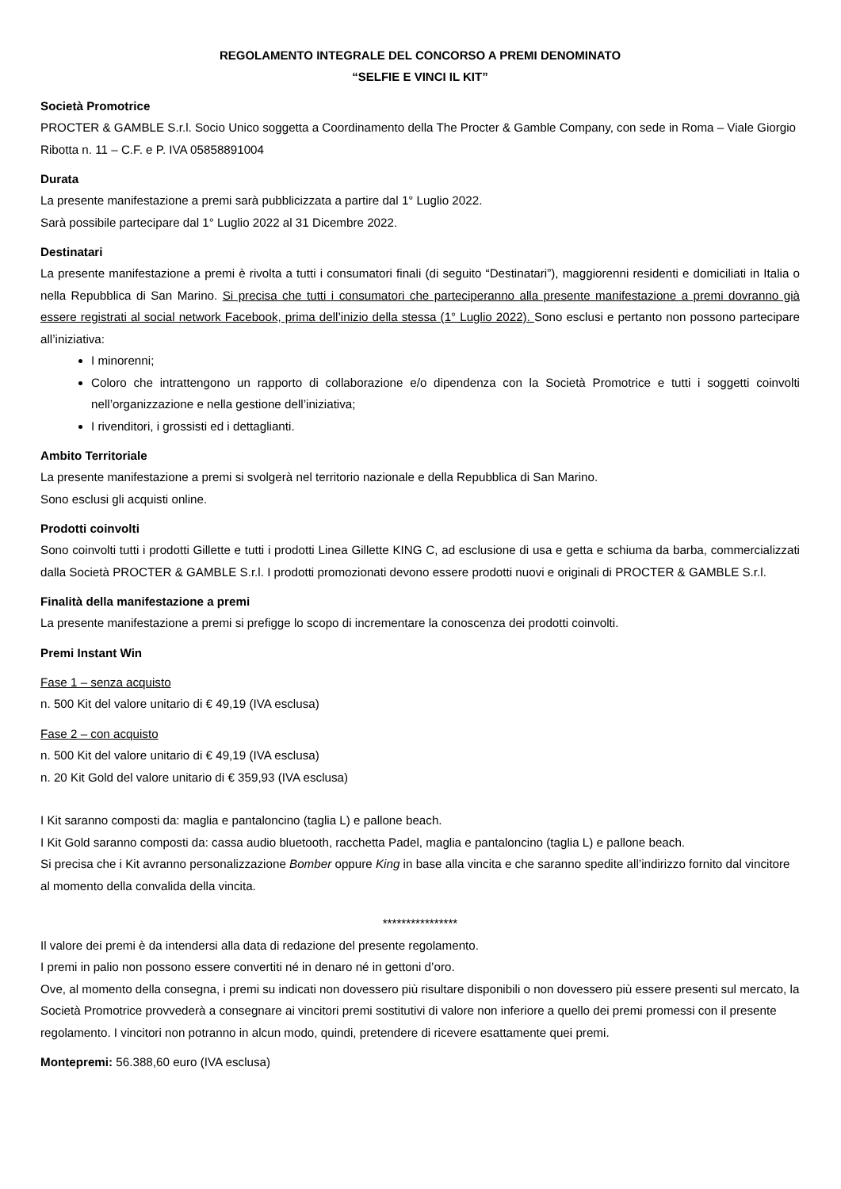REGOLAMENTO INTEGRALE DEL CONCORSO A PREMI DENOMINATO
“SELFIE E VINCI IL KIT”
Società Promotrice
PROCTER & GAMBLE S.r.l. Socio Unico soggetta a Coordinamento della The Procter & Gamble Company, con sede in Roma – Viale Giorgio Ribotta n. 11 – C.F. e P. IVA 05858891004
Durata
La presente manifestazione a premi sarà pubblicizzata a partire dal 1° Luglio 2022.
Sarà possibile partecipare dal 1° Luglio 2022 al 31 Dicembre 2022.
Destinatari
La presente manifestazione a premi è rivolta a tutti i consumatori finali (di seguito “Destinatari”), maggiorenni residenti e domiciliati in Italia o nella Repubblica di San Marino. Si precisa che tutti i consumatori che parteciperanno alla presente manifestazione a premi dovranno già essere registrati al social network Facebook, prima dell’inizio della stessa (1° Luglio 2022). Sono esclusi e pertanto non possono partecipare all’iniziativa:
I minorenni;
Coloro che intrattengono un rapporto di collaborazione e/o dipendenza con la Società Promotrice e tutti i soggetti coinvolti nell’organizzazione e nella gestione dell’iniziativa;
I rivenditori, i grossisti ed i dettaglianti.
Ambito Territoriale
La presente manifestazione a premi si svolgerà nel territorio nazionale e della Repubblica di San Marino.
Sono esclusi gli acquisti online.
Prodotti coinvolti
Sono coinvolti tutti i prodotti Gillette e tutti i prodotti Linea Gillette KING C, ad esclusione di usa e getta e schiuma da barba, commercializzati dalla Società PROCTER & GAMBLE S.r.l. I prodotti promozionati devono essere prodotti nuovi e originali di PROCTER & GAMBLE S.r.l.
Finalità della manifestazione a premi
La presente manifestazione a premi si prefigge lo scopo di incrementare la conoscenza dei prodotti coinvolti.
Premi Instant Win
Fase 1 – senza acquisto
n. 500 Kit del valore unitario di € 49,19 (IVA esclusa)
Fase 2 – con acquisto
n. 500 Kit del valore unitario di € 49,19 (IVA esclusa)
n. 20 Kit Gold del valore unitario di € 359,93 (IVA esclusa)
I Kit saranno composti da: maglia e pantaloncino (taglia L) e pallone beach.
I Kit Gold saranno composti da: cassa audio bluetooth, racchetta Padel, maglia e pantaloncino (taglia L) e pallone beach.
Si precisa che i Kit avranno personalizzazione Bomber oppure King in base alla vincita e che saranno spedite all’indirizzo fornito dal vincitore al momento della convalida della vincita.
****************
Il valore dei premi è da intendersi alla data di redazione del presente regolamento.
I premi in palio non possono essere convertiti né in denaro né in gettoni d’oro.
Ove, al momento della consegna, i premi su indicati non dovessero più risultare disponibili o non dovessero più essere presenti sul mercato, la Società Promotrice provvederà a consegnare ai vincitori premi sostitutivi di valore non inferiore a quello dei premi promessi con il presente regolamento. I vincitori non potranno in alcun modo, quindi, pretendere di ricevere esattamente quei premi.
Montepremi: 56.388,60 euro (IVA esclusa)